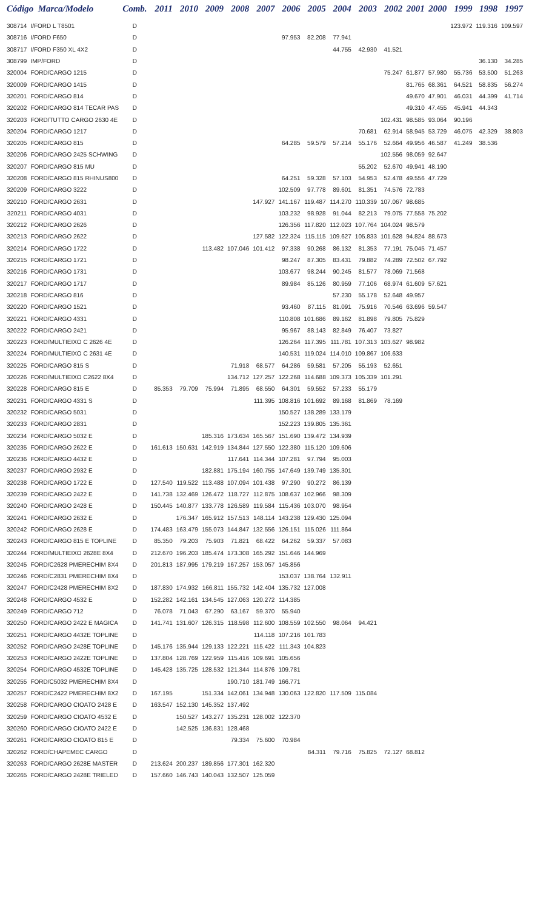| Código Marca/Modelo | | Comb. | 2011 | 2010 | 2009 | 2008 | 2007 | 2006 | 2005 | 2004 | 2003 | 2002 | 2001 | 2000 | 1999 | 1998 | 1997 |
| --- | --- | --- | --- | --- | --- | --- | --- | --- | --- | --- | --- | --- | --- | --- | --- | --- | --- |
| 308714 | I/FORD L T8501 | D | | | | | | | | | | | | | 123.972 | 119.316 | 109.597 |
| 308716 | I/FORD F650 | D | | | | | | 97.953 | 82.208 | 77.941 | | | | | | | |
| 308717 | I/FORD F350 XL 4X2 | D | | | | | | | | 44.755 | 42.930 | 41.521 | | | | | |
| 308799 | IMP/FORD | D | | | | | | | | | | | | | | 36.130 | 34.285 |
| 320004 | FORD/CARGO 1215 | D | | | | | | | | | | 75.247 | 61.877 | 57.980 | 55.736 | 53.500 | 51.263 |
| 320009 | FORD/CARGO 1415 | D | | | | | | | | | | | 81.765 | 68.361 | 64.521 | 58.835 | 56.274 |
| 320201 | FORD/CARGO 814 | D | | | | | | | | | | | 49.670 | 47.901 | 46.031 | 44.399 | 41.714 |
| 320202 | FORD/CARGO 814 TECAR PAS | D | | | | | | | | | | | 49.310 | 47.455 | 45.941 | 44.343 | |
| 320203 | FORD/TUTTO CARGO 2630 4E | D | | | | | | | | | | 102.431 | 98.585 | 93.064 | 90.196 | | |
| 320204 | FORD/CARGO 1217 | D | | | | | | | | | 70.681 | 62.914 | 58.945 | 53.729 | 46.075 | 42.329 | 38.803 |
| 320205 | FORD/CARGO 815 | D | | | | | | 64.285 | 59.579 | 57.214 | 55.176 | 52.664 | 49.956 | 46.587 | 41.249 | 38.536 | |
| 320206 | FORD/CARGO 2425 SCHWING | D | | | | | | | | | | 102.556 | 98.059 | 92.647 | | | |
| 320207 | FORD/CARGO 815 MU | D | | | | | | | | | 55.202 | 52.670 | 49.941 | 48.190 | | | |
| 320208 | FORD/CARGO 815 RHINUS800 | D | | | | | | 64.251 | 59.328 | 57.103 | 54.953 | 52.478 | 49.556 | 47.729 | | | |
| 320209 | FORD/CARGO 3222 | D | | | | | | 102.509 | 97.778 | 89.601 | 81.351 | 74.576 | 72.783 | | | | |
| 320210 | FORD/CARGO 2631 | D | | | | | 147.927 | 141.167 | 119.487 | 114.270 | 110.339 | 107.067 | 98.685 | | | | |
| 320211 | FORD/CARGO 4031 | D | | | | | | 103.232 | 98.928 | 91.044 | 82.213 | 79.075 | 77.558 | 75.202 | | | |
| 320212 | FORD/CARGO 2626 | D | | | | | | 126.356 | 117.820 | 112.023 | 107.764 | 104.024 | 98.579 | | | | |
| 320213 | FORD/CARGO 2622 | D | | | | | 127.582 | 122.324 | 115.115 | 109.627 | 105.833 | 101.628 | 94.824 | 88.673 | | | |
| 320214 | FORD/CARGO 1722 | D | | | 113.482 | 107.046 | 101.412 | 97.338 | 90.268 | 86.132 | 81.353 | 77.191 | 75.045 | 71.457 | | | |
| 320215 | FORD/CARGO 1721 | D | | | | | | 98.247 | 87.305 | 83.431 | 79.882 | 74.289 | 72.502 | 67.792 | | | |
| 320216 | FORD/CARGO 1731 | D | | | | | | 103.677 | 98.244 | 90.245 | 81.577 | 78.069 | 71.568 | | | | |
| 320217 | FORD/CARGO 1717 | D | | | | | | 89.984 | 85.126 | 80.959 | 77.106 | 68.974 | 61.609 | 57.621 | | | |
| 320218 | FORD/CARGO 816 | D | | | | | | | | 57.230 | 55.178 | 52.648 | 49.957 | | | | |
| 320220 | FORD/CARGO 1521 | D | | | | | | 93.460 | 87.115 | 81.091 | 75.916 | 70.546 | 63.696 | 59.547 | | | |
| 320221 | FORD/CARGO 4331 | D | | | | | | 110.808 | 101.686 | 89.162 | 81.898 | 79.805 | 75.829 | | | | |
| 320222 | FORD/CARGO 2421 | D | | | | | | 95.967 | 88.143 | 82.849 | 76.407 | 73.827 | | | | | |
| 320223 | FORD/MULTIEIXO C 2626 4E | D | | | | | | 126.264 | 117.395 | 111.781 | 107.313 | 103.627 | 98.982 | | | | |
| 320224 | FORD/MULTIEIXO C 2631 4E | D | | | | | | 140.531 | 119.024 | 114.010 | 109.867 | 106.633 | | | | | |
| 320225 | FORD/CARGO 815 S | D | | | | 71.918 | 68.577 | 64.286 | 59.581 | 57.205 | 55.193 | 52.651 | | | | | |
| 320226 | FORD/MULTIEIXO C2622 8X4 | D | | | | 134.712 | 127.257 | 122.268 | 114.688 | 109.373 | 105.339 | 101.291 | | | | | |
| 320228 | FORD/CARGO 815 E | D | 85.353 | 79.709 | 75.994 | 71.895 | 68.550 | 64.301 | 59.552 | 57.233 | 55.179 | | | | | | |
| 320231 | FORD/CARGO 4331 S | D | | | | | 111.395 | 108.816 | 101.692 | 89.168 | 81.869 | 78.169 | | | | | |
| 320232 | FORD/CARGO 5031 | D | | | | | | 150.527 | 138.289 | 133.179 | | | | | | | |
| 320233 | FORD/CARGO 2831 | D | | | | | | 152.223 | 139.805 | 135.361 | | | | | | | |
| 320234 | FORD/CARGO 5032 E | D | | | 185.316 | 173.634 | 165.567 | 151.690 | 139.472 | 134.939 | | | | | | | |
| 320235 | FORD/CARGO 2622 E | D | 161.613 | 150.631 | 142.919 | 134.844 | 127.550 | 122.380 | 115.120 | 109.606 | | | | | | | |
| 320236 | FORD/CARGO 4432 E | D | | | | 117.641 | 114.344 | 107.281 | 97.794 | 95.003 | | | | | | | |
| 320237 | FORD/CARGO 2932 E | D | | | 182.881 | 175.194 | 160.755 | 147.649 | 139.749 | 135.301 | | | | | | | |
| 320238 | FORD/CARGO 1722 E | D | 127.540 | 119.522 | 113.488 | 107.094 | 101.438 | 97.290 | 90.272 | 86.139 | | | | | | | |
| 320239 | FORD/CARGO 2422 E | D | 141.738 | 132.469 | 126.472 | 118.727 | 112.875 | 108.637 | 102.966 | 98.309 | | | | | | | |
| 320240 | FORD/CARGO 2428 E | D | 150.445 | 140.877 | 133.778 | 126.589 | 119.584 | 115.436 | 103.070 | 98.954 | | | | | | | |
| 320241 | FORD/CARGO 2632 E | D | | 176.347 | 165.912 | 157.513 | 148.114 | 143.238 | 129.430 | 125.094 | | | | | | | |
| 320242 | FORD/CARGO 2628 E | D | 174.483 | 163.479 | 155.073 | 144.847 | 132.556 | 126.151 | 115.026 | 111.864 | | | | | | | |
| 320243 | FORD/CARGO 815 E TOPLINE | D | 85.350 | 79.203 | 75.903 | 71.821 | 68.422 | 64.262 | 59.337 | 57.083 | | | | | | | |
| 320244 | FORD/MULTIEIXO 2628E 8X4 | D | 212.670 | 196.203 | 185.474 | 173.308 | 165.292 | 151.646 | 144.969 | | | | | | | | |
| 320245 | FORD/C2628 PMERECHIM 8X4 | D | 201.813 | 187.995 | 179.219 | 167.257 | 153.057 | 145.856 | | | | | | | | | |
| 320246 | FORD/C2831 PMERECHIM 8X4 | D | | | | | | 153.037 | 138.764 | 132.911 | | | | | | | |
| 320247 | FORD/C2428 PMERECHIM 8X2 | D | 187.830 | 174.932 | 166.811 | 155.732 | 142.404 | 135.732 | 127.008 | | | | | | | | |
| 320248 | FORD/CARGO 4532 E | D | 152.282 | 142.161 | 134.545 | 127.063 | 120.272 | 114.385 | | | | | | | | | |
| 320249 | FORD/CARGO 712 | D | 76.078 | 71.043 | 67.290 | 63.167 | 59.370 | 55.940 | | | | | | | | | |
| 320250 | FORD/CARGO 2422 E MAGICA | D | 141.741 | 131.607 | 126.315 | 118.598 | 112.600 | 108.559 | 102.550 | 98.064 | 94.421 | | | | | | |
| 320251 | FORD/CARGO 4432E TOPLINE | D | | | | | 114.118 | 107.216 | 101.783 | | | | | | | | |
| 320252 | FORD/CARGO 2428E TOPLINE | D | 145.176 | 135.944 | 129.133 | 122.221 | 115.422 | 111.343 | 104.823 | | | | | | | | |
| 320253 | FORD/CARGO 2422E TOPLINE | D | 137.804 | 128.769 | 122.959 | 115.416 | 109.691 | 105.656 | | | | | | | | | |
| 320254 | FORD/CARGO 4532E TOPLINE | D | 145.428 | 135.725 | 128.532 | 121.344 | 114.876 | 109.781 | | | | | | | | | |
| 320255 | FORD/C5032 PMERECHIM 8X4 | D | | | | 190.710 | 181.749 | 166.771 | | | | | | | | | |
| 320257 | FORD/C2422 PMERECHIM 8X2 | D | 167.195 | | 151.334 | 142.061 | 134.948 | 130.063 | 122.820 | 117.509 | 115.084 | | | | | | |
| 320258 | FORD/CARGO CIOATO 2428 E | D | 163.547 | 152.130 | 145.352 | 137.492 | | | | | | | | | | | |
| 320259 | FORD/CARGO CIOATO 4532 E | D | | 150.527 | 143.277 | 135.231 | 128.002 | 122.370 | | | | | | | | | |
| 320260 | FORD/CARGO CIOATO 2422 E | D | | 142.525 | 136.831 | 128.468 | | | | | | | | | | | |
| 320261 | FORD/CARGO CIOATO 815 E | D | | | | 79.334 | 75.600 | 70.984 | | | | | | | | | |
| 320262 | FORD/CHAPEMEC CARGO | D | | | | | | | 84.311 | 79.716 | 75.825 | 72.127 | 68.812 | | | | |
| 320263 | FORD/CARGO 2628E MASTER | D | 213.624 | 200.237 | 189.856 | 177.301 | 162.320 | | | | | | | | | | |
| 320265 | FORD/CARGO 2428E TRIELED | D | 157.660 | 146.743 | 140.043 | 132.507 | 125.059 | | | | | | | | | | |